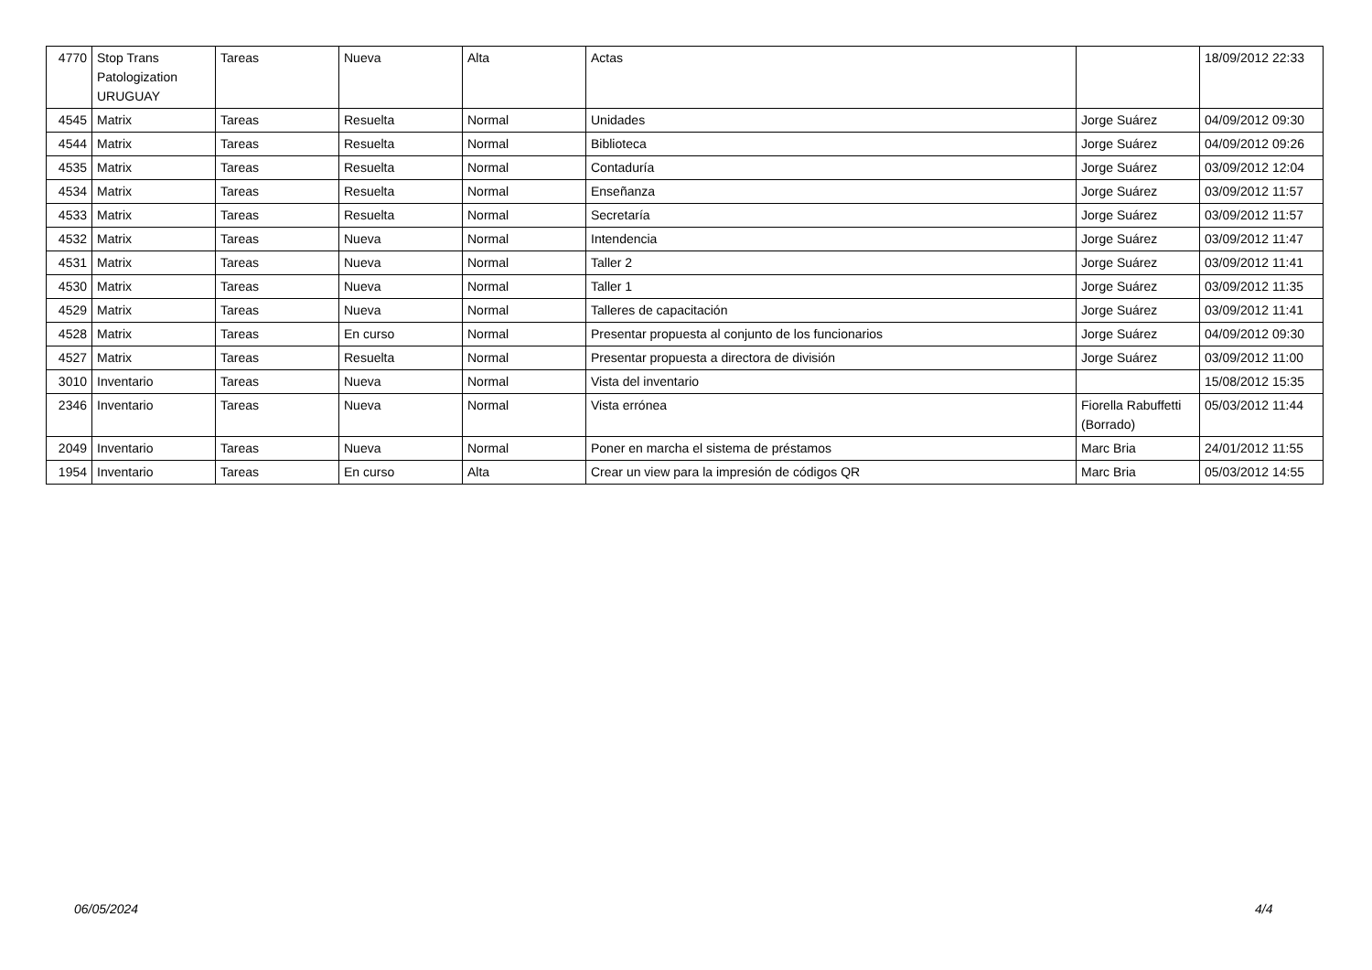| 4770 | Stop Trans Patologization URUGUAY | Tareas | Nueva | Alta | Actas | | 18/09/2012 22:33 |
| 4545 | Matrix | Tareas | Resuelta | Normal | Unidades | Jorge Suárez | 04/09/2012 09:30 |
| 4544 | Matrix | Tareas | Resuelta | Normal | Biblioteca | Jorge Suárez | 04/09/2012 09:26 |
| 4535 | Matrix | Tareas | Resuelta | Normal | Contaduría | Jorge Suárez | 03/09/2012 12:04 |
| 4534 | Matrix | Tareas | Resuelta | Normal | Enseñanza | Jorge Suárez | 03/09/2012 11:57 |
| 4533 | Matrix | Tareas | Resuelta | Normal | Secretaría | Jorge Suárez | 03/09/2012 11:57 |
| 4532 | Matrix | Tareas | Nueva | Normal | Intendencia | Jorge Suárez | 03/09/2012 11:47 |
| 4531 | Matrix | Tareas | Nueva | Normal | Taller 2 | Jorge Suárez | 03/09/2012 11:41 |
| 4530 | Matrix | Tareas | Nueva | Normal | Taller 1 | Jorge Suárez | 03/09/2012 11:35 |
| 4529 | Matrix | Tareas | Nueva | Normal | Talleres de capacitación | Jorge Suárez | 03/09/2012 11:41 |
| 4528 | Matrix | Tareas | En curso | Normal | Presentar propuesta al conjunto de los funcionarios | Jorge Suárez | 04/09/2012 09:30 |
| 4527 | Matrix | Tareas | Resuelta | Normal | Presentar propuesta a directora de división | Jorge Suárez | 03/09/2012 11:00 |
| 3010 | Inventario | Tareas | Nueva | Normal | Vista del inventario | | 15/08/2012 15:35 |
| 2346 | Inventario | Tareas | Nueva | Normal | Vista errónea | Fiorella Rabuffetti (Borrado) | 05/03/2012 11:44 |
| 2049 | Inventario | Tareas | Nueva | Normal | Poner en marcha el sistema de préstamos | Marc Bria | 24/01/2012 11:55 |
| 1954 | Inventario | Tareas | En curso | Alta | Crear un view para la impresión de códigos QR | Marc Bria | 05/03/2012 14:55 |
06/05/2024 4/4